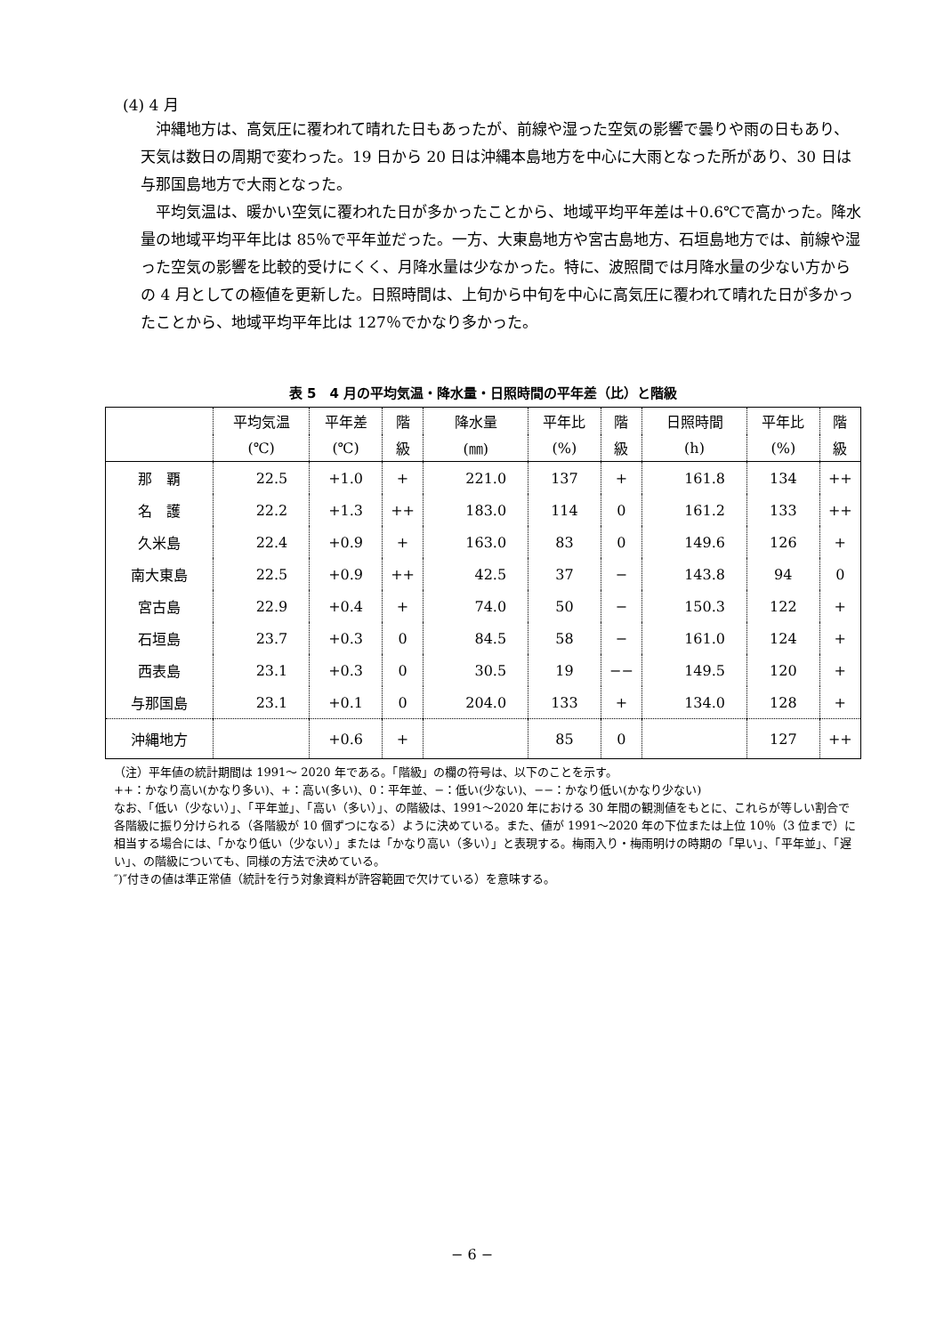(4) 4 月
沖縄地方は、高気圧に覆われて晴れた日もあったが、前線や湿った空気の影響で曇りや雨の日もあり、天気は数日の周期で変わった。19 日から 20 日は沖縄本島地方を中心に大雨となった所があり、30 日は与那国島地方で大雨となった。
平均気温は、暖かい空気に覆われた日が多かったことから、地域平均平年差は＋0.6℃で高かった。降水量の地域平均平年比は 85％で平年並だった。一方、大東島地方や宮古島地方、石垣島地方では、前線や湿った空気の影響を比較的受けにくく、月降水量は少なかった。特に、波照間では月降水量の少ない方からの 4 月としての極値を更新した。日照時間は、上旬から中旬を中心に高気圧に覆われて晴れた日が多かったことから、地域平均平年比は 127％でかなり多かった。
表 5　4 月の平均気温・降水量・日照時間の平年差（比）と階級
| | 平均気温 | 平年差 | 階 | 降水量 | 平年比 | 階 | 日照時間 | 平年比 | 階 |
| --- | --- | --- | --- | --- | --- | --- | --- | --- | --- |
| | (℃) | (℃) | 級 | (㎜) | (%) | 級 | (h) | (%) | 級 |
| 那 覇 | 22.5 | +1.0 | + | 221.0 | 137 | + | 161.8 | 134 | ++ |
| 名 護 | 22.2 | +1.3 | ++ | 183.0 | 114 | 0 | 161.2 | 133 | ++ |
| 久米島 | 22.4 | +0.9 | + | 163.0 | 83 | 0 | 149.6 | 126 | + |
| 南大東島 | 22.5 | +0.9 | ++ | 42.5 | 37 | − | 143.8 | 94 | 0 |
| 宮古島 | 22.9 | +0.4 | + | 74.0 | 50 | − | 150.3 | 122 | + |
| 石垣島 | 23.7 | +0.3 | 0 | 84.5 | 58 | − | 161.0 | 124 | + |
| 西表島 | 23.1 | +0.3 | 0 | 30.5 | 19 | −− | 149.5 | 120 | + |
| 与那国島 | 23.1 | +0.1 | 0 | 204.0 | 133 | + | 134.0 | 128 | + |
| 沖縄地方 | | +0.6 | + | | 85 | 0 | | 127 | ++ |
（注）平年値の統計期間は 1991～ 2020 年である。「階級」の欄の符号は、以下のことを示す。
++：かなり高い(かなり多い)、+：高い(多い)、0：平年並、−：低い(少ない)、−−：かなり低い(かなり少ない)
なお、「低い（少ない）」、「平年並」、「高い（多い）」、の階級は、1991～2020 年における 30 年間の観測値をもとに、これらが等しい割合で各階級に振り分けられる（各階級が 10 個ずつになる）ように決めている。また、値が 1991～2020 年の下位または上位 10％（3 位まで）に相当する場合には、「かなり低い（少ない）」または「かなり高い（多い）」と表現する。梅雨入り・梅雨明けの時期の「早い」、「平年並」、「遅い」、の階級についても、同様の方法で決めている。
″)″付きの値は準正常値（統計を行う対象資料が許容範囲で欠けている）を意味する。
− 6 −